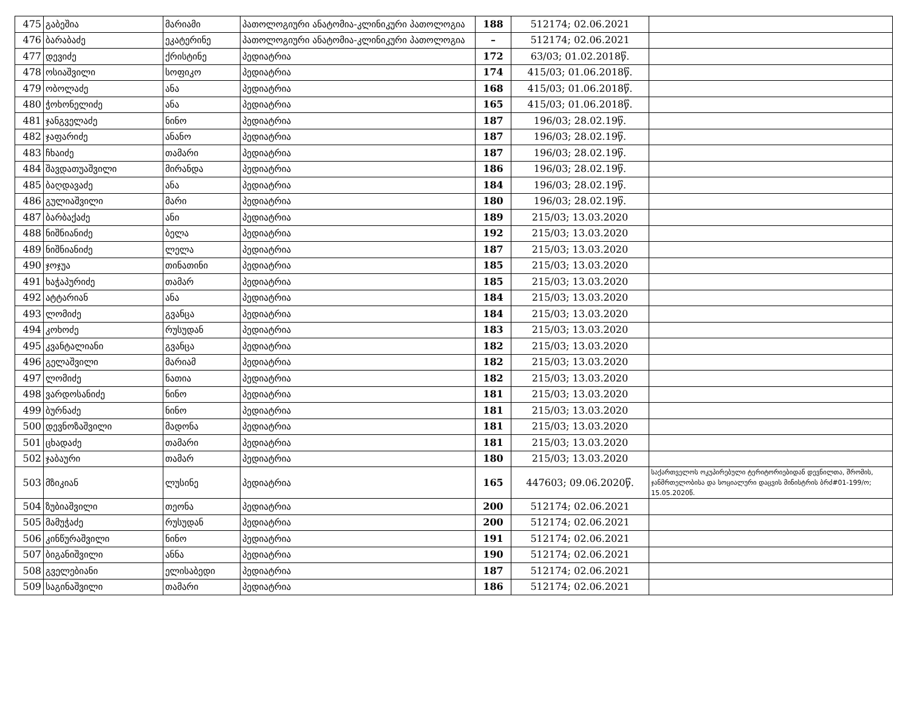| 475 | გაბეშია | მარიამი | პათოლოგიური ანატომია-კლინიკური პათოლოგია | 188 | 512174; 02.06.2021 | |
| 476 | ბარაბაძე | ეკატერინე | პათოლოგიური ანატომია-კლინიკური პათოლოგია | – | 512174; 02.06.2021 | |
| 477 | დევიძე | ქრისტინე | პედიატრია | 172 | 63/03; 01.02.2018წ. | |
| 478 | ოსიაშვილი | სოფიკო | პედიატრია | 174 | 415/03; 01.06.2018წ. | |
| 479 | ობოლაძე | ანა | პედიატრია | 168 | 415/03; 01.06.2018წ. | |
| 480 | ჭოხონელიძე | ანა | პედიატრია | 165 | 415/03; 01.06.2018წ. | |
| 481 | ჯანგველაძე | ნინო | პედიატრია | 187 | 196/03; 28.02.19წ. | |
| 482 | ჯაფარიძე | ანანო | პედიატრია | 187 | 196/03; 28.02.19წ. | |
| 483 | ჩხაიძე | თამარი | პედიატრია | 187 | 196/03; 28.02.19წ. | |
| 484 | შავდათუაშვილი | მირანდა | პედიატრია | 186 | 196/03; 28.02.19წ. | |
| 485 | ბაღდავაძე | ანა | პედიატრია | 184 | 196/03; 28.02.19წ. | |
| 486 | გულიაშვილი | მარი | პედიატრია | 180 | 196/03; 28.02.19წ. | |
| 487 | ბარბაქაძე | ანი | პედიატრია | 189 | 215/03; 13.03.2020 | |
| 488 | ნიშნიანიძე | ბელა | პედიატრია | 192 | 215/03; 13.03.2020 | |
| 489 | ნიშნიანიძე | ლელა | პედიატრია | 187 | 215/03; 13.03.2020 | |
| 490 | ჯოჯუა | თინათინი | პედიატრია | 185 | 215/03; 13.03.2020 | |
| 491 | ხაჭაპურიძე | თამარ | პედიატრია | 185 | 215/03; 13.03.2020 | |
| 492 | ატტარიან | ანა | პედიატრია | 184 | 215/03; 13.03.2020 | |
| 493 | ლომიძე | გვანცა | პედიატრია | 184 | 215/03; 13.03.2020 | |
| 494 | კოხოძე | რუსუდან | პედიატრია | 183 | 215/03; 13.03.2020 | |
| 495 | კვანტალიანი | გვანცა | პედიატრია | 182 | 215/03; 13.03.2020 | |
| 496 | გელაშვილი | მარიამ | პედიატრია | 182 | 215/03; 13.03.2020 | |
| 497 | ლომიძე | ნათია | პედიატრია | 182 | 215/03; 13.03.2020 | |
| 498 | ვარდოსანიძე | ნინო | პედიატრია | 181 | 215/03; 13.03.2020 | |
| 499 | ბურნაძე | ნინო | პედიატრია | 181 | 215/03; 13.03.2020 | |
| 500 | დევნოზაშვილი | მადონა | პედიატრია | 181 | 215/03; 13.03.2020 | |
| 501 | ცხადაძე | თამარი | პედიატრია | 181 | 215/03; 13.03.2020 | |
| 502 | ჯაბაური | თამარ | პედიატრია | 180 | 215/03; 13.03.2020 | |
| 503 | მზიკიან | ლუსინე | პედიატრია | 165 | 447603; 09.06.2020წ. | საქართველოს ოკუპირებული ტერიტორიებიდან დევნილთა, შრომის, ჯანმრთელობისა და სოციალური დაცვის მინისტრის ბრძ#01-199/ო; 15.05.2020წ. |
| 504 | ზუბიაშვილი | თეონა | პედიატრია | 200 | 512174; 02.06.2021 | |
| 505 | მამუჭაძე | რუსუდან | პედიატრია | 200 | 512174; 02.06.2021 | |
| 506 | კინწურაშვილი | ნინო | პედიატრია | 191 | 512174; 02.06.2021 | |
| 507 | ბიგანიშვილი | ანნა | პედიატრია | 190 | 512174; 02.06.2021 | |
| 508 | გველებიანი | ელისაბედი | პედიატრია | 187 | 512174; 02.06.2021 | |
| 509 | საგინაშვილი | თამარი | პედიატრია | 186 | 512174; 02.06.2021 | |